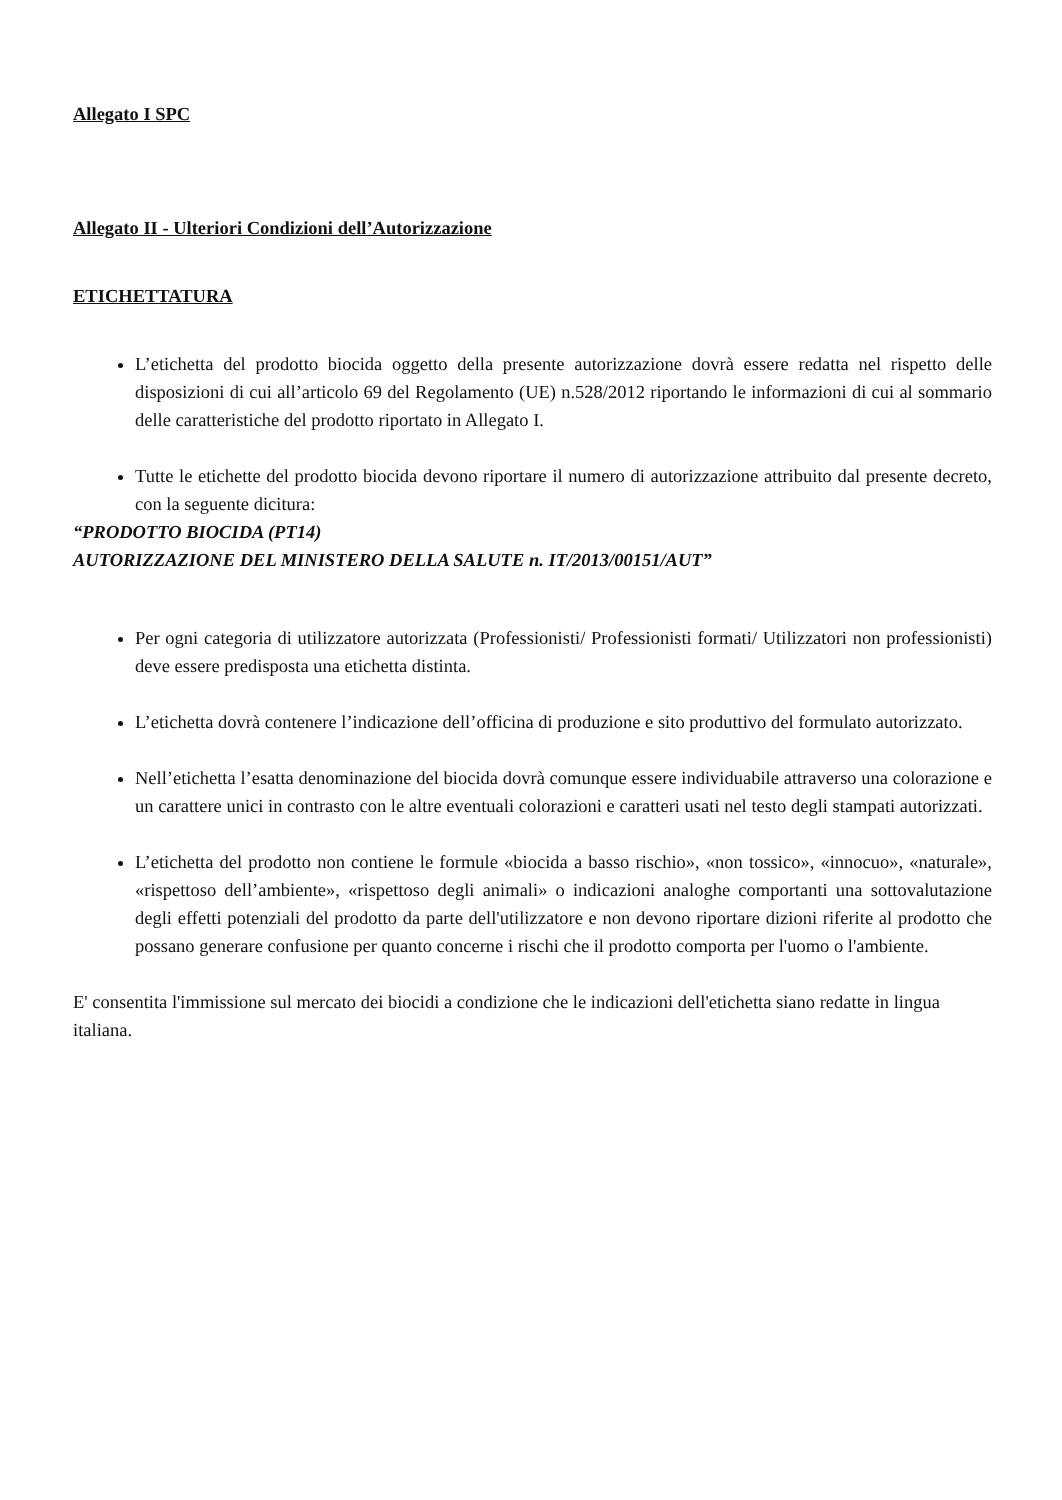Allegato I SPC
Allegato II - Ulteriori Condizioni dell’Autorizzazione
ETICHETTATURA
L’etichetta del prodotto biocida oggetto della presente autorizzazione dovrà essere redatta nel rispetto delle disposizioni di cui all’articolo 69 del Regolamento (UE) n.528/2012 riportando le informazioni di cui al sommario delle caratteristiche del prodotto riportato in Allegato I.
Tutte le etichette del prodotto biocida devono riportare il numero di autorizzazione attribuito dal presente decreto, con la seguente dicitura:
“PRODOTTO BIOCIDA (PT14)
AUTORIZZAZIONE DEL MINISTERO DELLA SALUTE n. IT/2013/00151/AUT”
Per ogni categoria di utilizzatore autorizzata (Professionisti/ Professionisti formati/ Utilizzatori non professionisti) deve essere predisposta una etichetta distinta.
L’etichetta dovrà contenere l’indicazione dell’officina di produzione e sito produttivo del formulato autorizzato.
Nell’etichetta l’esatta denominazione del biocida dovrà comunque essere individuabile attraverso una colorazione e un carattere unici in contrasto con le altre eventuali colorazioni e caratteri usati nel testo degli stampati autorizzati.
L’etichetta del prodotto non contiene le formule «biocida a basso rischio», «non tossico», «innocuo», «naturale», «rispettoso dell’ambiente», «rispettoso degli animali» o indicazioni analoghe comportanti una sottovalutazione degli effetti potenziali del prodotto da parte dell'utilizzatore e non devono riportare dizioni riferite al prodotto che possano generare confusione per quanto concerne i rischi che il prodotto comporta per l'uomo o l'ambiente.
E' consentita l'immissione sul mercato dei biocidi a condizione che le indicazioni dell'etichetta siano redatte in lingua italiana.